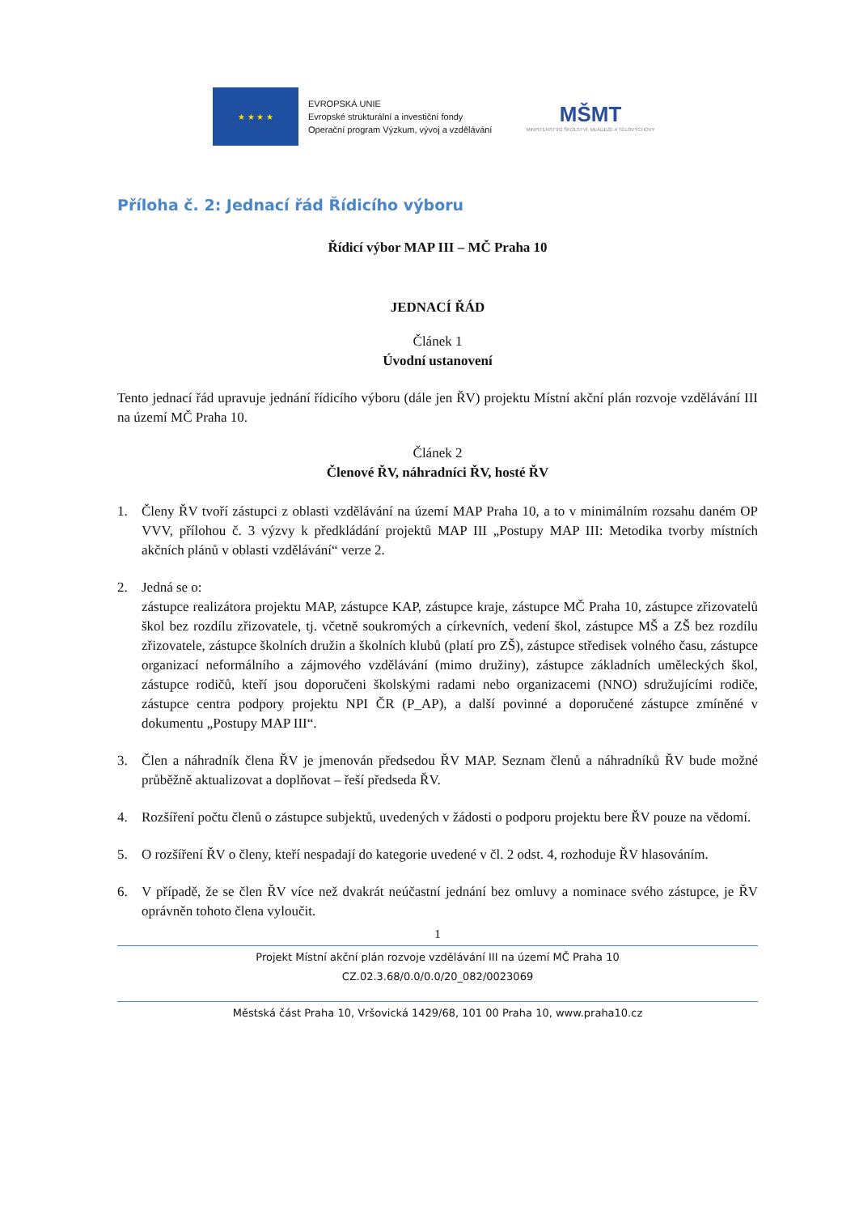★ ★ ★ ★
EVROPSKÁ UNIE
Evropské strukturální a investiční fondy
Operační program Výzkum, vývoj a vzdělávání
MŠMT
MINISTERSTVO ŠKOLSTVÍ, MLÁDEŽE A TĚLOVÝCHOVY
Příloha č. 2: Jednací řád Řídicího výboru
Řídicí výbor MAP III – MČ Praha 10
JEDNACÍ ŘÁD
Článek 1
Úvodní ustanovení
Tento jednací řád upravuje jednání řídicího výboru (dále jen ŘV) projektu Místní akční plán rozvoje vzdělávání III na území MČ Praha 10.
Článek 2
Členové ŘV, náhradníci ŘV, hosté ŘV
1. Členy ŘV tvoří zástupci z oblasti vzdělávání na území MAP Praha 10, a to v minimálním rozsahu daném OP VVV, přílohou č. 3 výzvy k předkládání projektů MAP III „Postupy MAP III: Metodika tvorby místních akčních plánů v oblasti vzdělávání“ verze 2.
2. Jedná se o:
zástupce realizátora projektu MAP, zástupce KAP, zástupce kraje, zástupce MČ Praha 10, zástupce zřizovatelů škol bez rozdílu zřizovatele, tj. včetně soukromých a církevních, vedení škol, zástupce MŠ a ZŠ bez rozdílu zřizovatele, zástupce školních družin a školních klubů (platí pro ZŠ), zástupce středisek volného času, zástupce organizací neformálního a zájmového vzdělávání (mimo družiny), zástupce základních uměleckých škol, zástupce rodičů, kteří jsou doporučeni školskými radami nebo organizacemi (NNO) sdružujícími rodiče, zástupce centra podpory projektu NPI ČR (P_AP), a další povinné a doporučené zástupce zmíněné v dokumentu „Postupy MAP III“.
3. Člen a náhradník člena ŘV je jmenován předsedou ŘV MAP. Seznam členů a náhradníků ŘV bude možné průběžně aktualizovat a doplňovat – řeší předseda ŘV.
4. Rozšíření počtu členů o zástupce subjektů, uvedených v žádosti o podporu projektu bere ŘV pouze na vědomí.
5. O rozšíření ŘV o členy, kteří nespadají do kategorie uvedené v čl. 2 odst. 4, rozhoduje ŘV hlasováním.
6. V případě, že se člen ŘV více než dvakrát neúčastní jednání bez omluvy a nominace svého zástupce, je ŘV oprávněn tohoto člena vyloučit.
1
Projekt Místní akční plán rozvoje vzdělávání III na území MČ Praha 10
CZ.02.3.68/0.0/0.0/20_082/0023069
Městská část Praha 10, Vršovická 1429/68, 101 00 Praha 10, www.praha10.cz